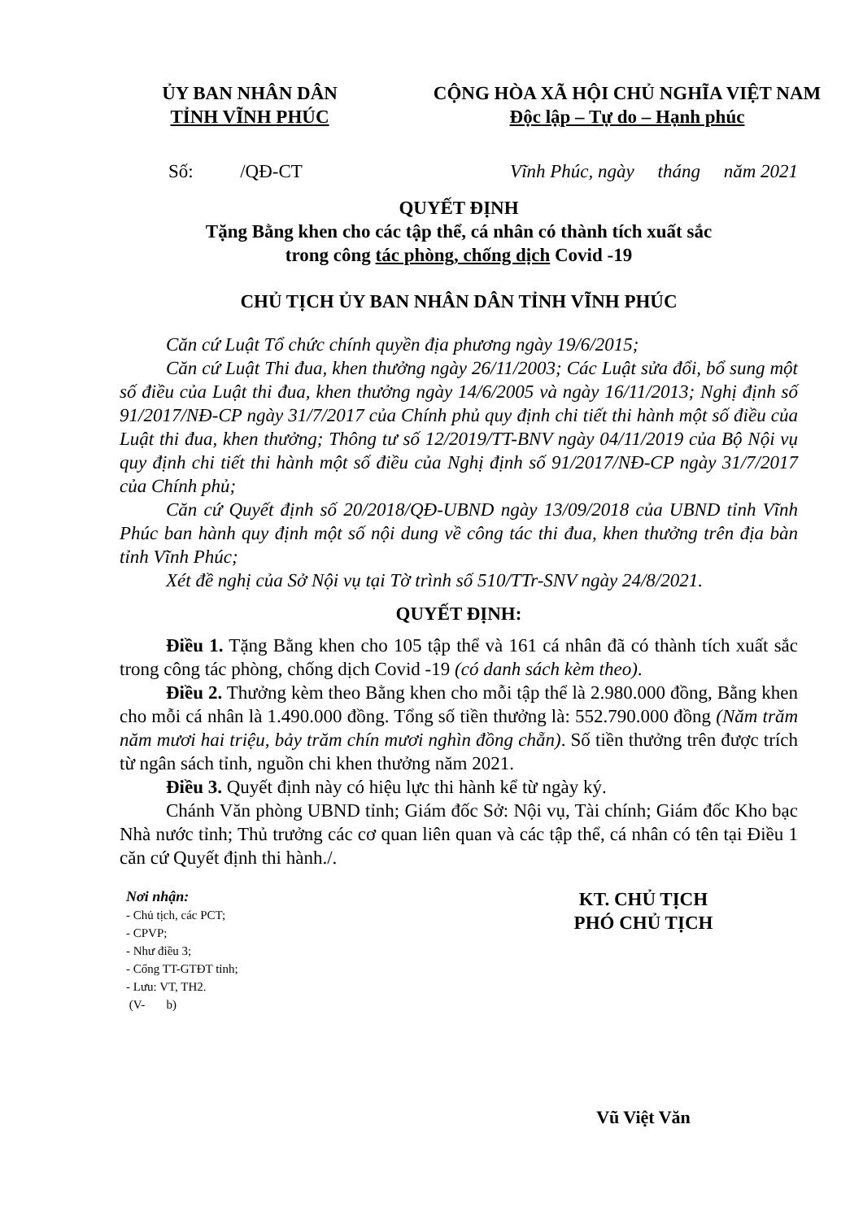ỦY BAN NHÂN DÂN
TỈNH VĨNH PHÚC
CỘNG HÒA XÃ HỘI CHỦ NGHĨA VIỆT NAM
Độc lập – Tự do – Hạnh phúc
Số: /QĐ-CT Vĩnh Phúc, ngày tháng năm 2021
QUYẾT ĐỊNH
Tặng Bằng khen cho các tập thể, cá nhân có thành tích xuất sắc
trong công tác phòng, chống dịch Covid -19
CHỦ TỊCH ỦY BAN NHÂN DÂN TỈNH VĨNH PHÚC
Căn cứ Luật Tổ chức chính quyền địa phương ngày 19/6/2015;
Căn cứ Luật Thi đua, khen thưởng ngày 26/11/2003; Các Luật sửa đổi, bổ sung một số điều của Luật thi đua, khen thưởng ngày 14/6/2005 và ngày 16/11/2013; Nghị định số 91/2017/NĐ-CP ngày 31/7/2017 của Chính phủ quy định chi tiết thi hành một số điều của Luật thi đua, khen thưởng; Thông tư số 12/2019/TT-BNV ngày 04/11/2019 của Bộ Nội vụ quy định chi tiết thi hành một số điều của Nghị định số 91/2017/NĐ-CP ngày 31/7/2017 của Chính phủ;
Căn cứ Quyết định số 20/2018/QĐ-UBND ngày 13/09/2018 của UBND tỉnh Vĩnh Phúc ban hành quy định một số nội dung về công tác thi đua, khen thưởng trên địa bàn tỉnh Vĩnh Phúc;
Xét đề nghị của Sở Nội vụ tại Tờ trình số 510/TTr-SNV ngày 24/8/2021.
QUYẾT ĐỊNH:
Điều 1. Tặng Bằng khen cho 105 tập thể và 161 cá nhân đã có thành tích xuất sắc trong công tác phòng, chống dịch Covid -19 (có danh sách kèm theo).
Điều 2. Thưởng kèm theo Bằng khen cho mỗi tập thể là 2.980.000 đồng, Bằng khen cho mỗi cá nhân là 1.490.000 đồng. Tổng số tiền thưởng là: 552.790.000 đồng (Năm trăm năm mươi hai triệu, bảy trăm chín mươi nghìn đồng chẵn). Số tiền thưởng trên được trích từ ngân sách tỉnh, nguồn chi khen thưởng năm 2021.
Điều 3. Quyết định này có hiệu lực thi hành kể từ ngày ký.
Chánh Văn phòng UBND tỉnh; Giám đốc Sở: Nội vụ, Tài chính; Giám đốc Kho bạc Nhà nước tỉnh; Thủ trưởng các cơ quan liên quan và các tập thể, cá nhân có tên tại Điều 1 căn cứ Quyết định thi hành./.
Nơi nhận:
- Chủ tịch, các PCT;
- CPVP;
- Như điều 3;
- Cổng TT-GTĐT tỉnh;
- Lưu: VT, TH2.
(V- b)
KT. CHỦ TỊCH
PHÓ CHỦ TỊCH
Vũ Việt Văn